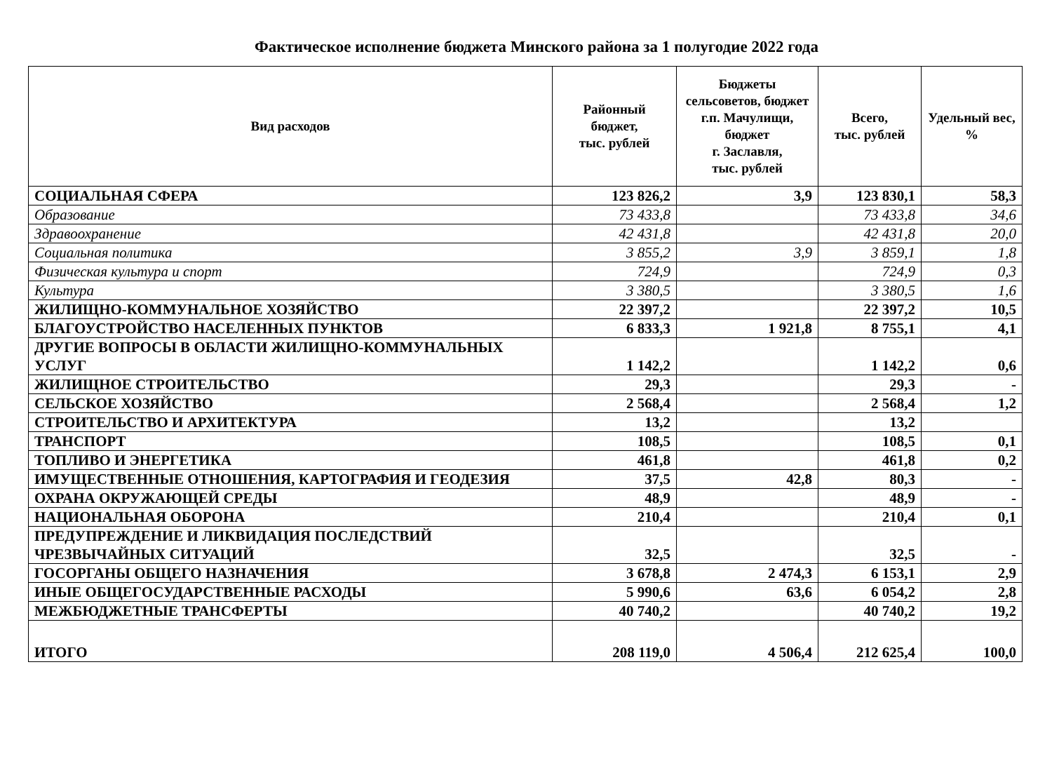Фактическое исполнение бюджета Минского района за 1 полугодие 2022 года
| Вид расходов | Районный бюджет, тыс. рублей | Бюджеты сельсоветов, бюджет г.п. Мачулищи, бюджет г. Заславля, тыс. рублей | Всего, тыс. рублей | Удельный вес, % |
| --- | --- | --- | --- | --- |
| СОЦИАЛЬНАЯ СФЕРА | 123 826,2 | 3,9 | 123 830,1 | 58,3 |
| Образование | 73 433,8 | | 73 433,8 | 34,6 |
| Здравоохранение | 42 431,8 | | 42 431,8 | 20,0 |
| Социальная политика | 3 855,2 | 3,9 | 3 859,1 | 1,8 |
| Физическая культура и спорт | 724,9 | | 724,9 | 0,3 |
| Культура | 3 380,5 | | 3 380,5 | 1,6 |
| ЖИЛИЩНО-КОММУНАЛЬНОЕ ХОЗЯЙСТВО | 22 397,2 | | 22 397,2 | 10,5 |
| БЛАГОУСТРОЙСТВО НАСЕЛЕННЫХ ПУНКТОВ | 6 833,3 | 1 921,8 | 8 755,1 | 4,1 |
| ДРУГИЕ ВОПРОСЫ В ОБЛАСТИ ЖИЛИЩНО-КОММУНАЛЬНЫХ УСЛУГ | 1 142,2 | | 1 142,2 | 0,6 |
| ЖИЛИЩНОЕ СТРОИТЕЛЬСТВО | 29,3 | | 29,3 | - |
| СЕЛЬСКОЕ ХОЗЯЙСТВО | 2 568,4 | | 2 568,4 | 1,2 |
| СТРОИТЕЛЬСТВО И АРХИТЕКТУРА | 13,2 | | 13,2 | |
| ТРАНСПОРТ | 108,5 | | 108,5 | 0,1 |
| ТОПЛИВО И ЭНЕРГЕТИКА | 461,8 | | 461,8 | 0,2 |
| ИМУЩЕСТВЕННЫЕ ОТНОШЕНИЯ, КАРТОГРАФИЯ И ГЕОДЕЗИЯ | 37,5 | 42,8 | 80,3 | - |
| ОХРАНА ОКРУЖАЮЩЕЙ СРЕДЫ | 48,9 | | 48,9 | - |
| НАЦИОНАЛЬНАЯ ОБОРОНА | 210,4 | | 210,4 | 0,1 |
| ПРЕДУПРЕЖДЕНИЕ И ЛИКВИДАЦИЯ ПОСЛЕДСТВИЙ ЧРЕЗВЫЧАЙНЫХ СИТУАЦИЙ | 32,5 | | 32,5 | - |
| ГОСОРГАНЫ ОБЩЕГО НАЗНАЧЕНИЯ | 3 678,8 | 2 474,3 | 6 153,1 | 2,9 |
| ИНЫЕ ОБЩЕГОСУДАРСТВЕННЫЕ РАСХОДЫ | 5 990,6 | 63,6 | 6 054,2 | 2,8 |
| МЕЖБЮДЖЕТНЫЕ ТРАНСФЕРТЫ | 40 740,2 | | 40 740,2 | 19,2 |
| ИТОГО | 208 119,0 | 4 506,4 | 212 625,4 | 100,0 |